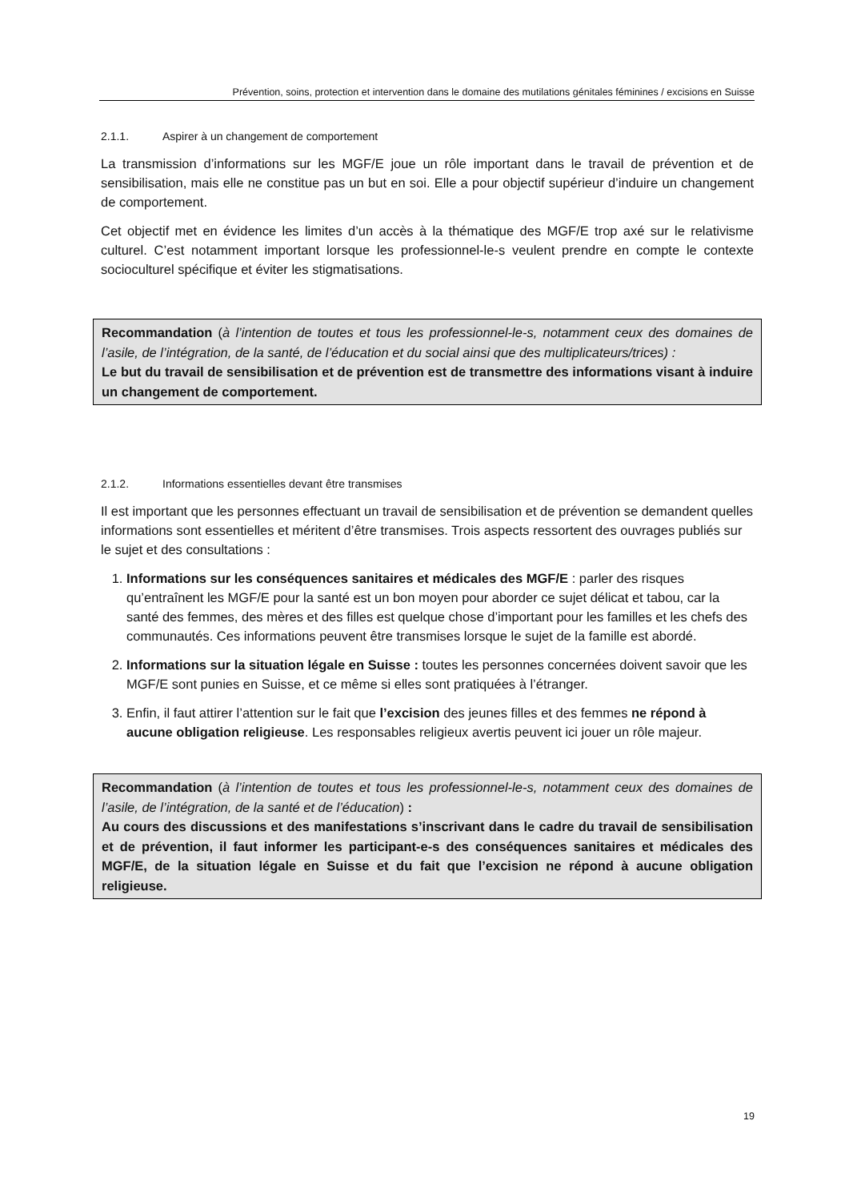Prévention, soins, protection et intervention dans le domaine des mutilations génitales féminines / excisions en Suisse
2.1.1. Aspirer à un changement de comportement
La transmission d’informations sur les MGF/E joue un rôle important dans le travail de prévention et de sensibilisation, mais elle ne constitue pas un but en soi. Elle a pour objectif supérieur d’induire un changement de comportement.
Cet objectif met en évidence les limites d’un accès à la thématique des MGF/E trop axé sur le relativisme culturel. C’est notamment important lorsque les professionnel-le-s veulent prendre en compte le contexte socioculturel spécifique et éviter les stigmatisations.
Recommandation (à l’intention de toutes et tous les professionnel-le-s, notamment ceux des domaines de l’asile, de l’intégration, de la santé, de l’éducation et du social ainsi que des multiplicateurs/trices) :
Le but du travail de sensibilisation et de prévention est de transmettre des informations visant à induire un changement de comportement.
2.1.2. Informations essentielles devant être transmises
Il est important que les personnes effectuant un travail de sensibilisation et de prévention se demandent quelles informations sont essentielles et méritent d’être transmises. Trois aspects ressortent des ouvrages publiés sur le sujet et des consultations :
1. Informations sur les conséquences sanitaires et médicales des MGF/E : parler des risques qu’entraînent les MGF/E pour la santé est un bon moyen pour aborder ce sujet délicat et tabou, car la santé des femmes, des mères et des filles est quelque chose d’important pour les familles et les chefs des communautés. Ces informations peuvent être transmises lorsque le sujet de la famille est abordé.
2. Informations sur la situation légale en Suisse : toutes les personnes concernées doivent savoir que les MGF/E sont punies en Suisse, et ce même si elles sont pratiquées à l’étranger.
3. Enfin, il faut attirer l’attention sur le fait que l’excision des jeunes filles et des femmes ne répond à aucune obligation religieuse. Les responsables religieux avertis peuvent ici jouer un rôle majeur.
Recommandation (à l’intention de toutes et tous les professionnel-le-s, notamment ceux des domaines de l’asile, de l’intégration, de la santé et de l’éducation) :
Au cours des discussions et des manifestations s’inscrivant dans le cadre du travail de sensibilisation et de prévention, il faut informer les participant-e-s des conséquences sanitaires et médicales des MGF/E, de la situation légale en Suisse et du fait que l’excision ne répond à aucune obligation religieuse.
19